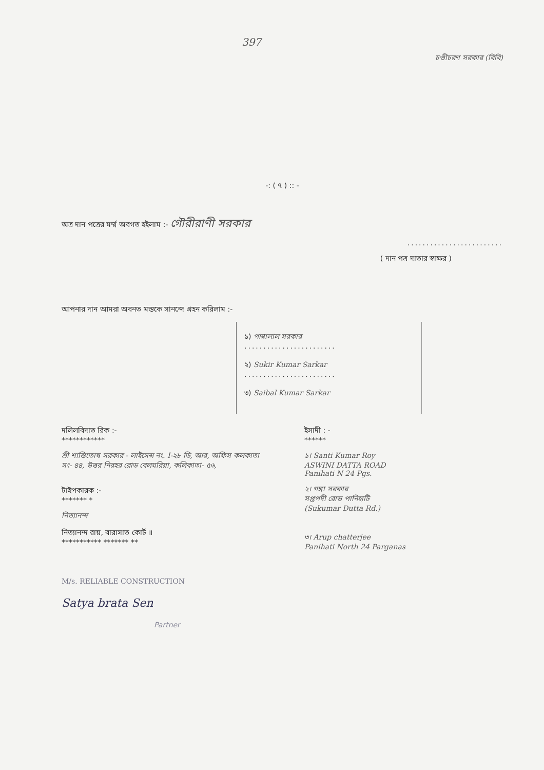397
চণ্ডীচরণ সরকার (বিবি)
-: ( ৭ ) :: -
অত্র দান পত্রের মর্ম্ম অবগত হইলাম :- গৌরীরাণী সরকার
.........................
( দান পত্র দাতার স্বাক্ষর )
আপনার দান আমরা অবনত মস্তকে সানন্দে গ্রহন করিলাম :-
১) পান্নালাল সরকার
........................
২) Sukir Kumar Sarkar
........................
৩) Saibal Kumar Sarkar
দলিলবিদাত রিক :-
************
শ্রী শান্তিতোষ সরকার - লাইসেন্স নং. I-২৮ ডি, আর, অফিস কলকাতা সং- ৪৪, উত্তর নিরহর রোড বেলঘরিয়া, কলিকাতা- ৫৬,
টাইপকারক :-
******* *
নিত্যানন্দ
নিত্যানন্দ রায়, বারাসাত কোর্ট ॥
*********** ******* **
M/s. RELIABLE CONSTRUCTION
Satya brata Sen
Partner
ইসাদী : -
******
১। Santi Kumar Roy
ASWINI DATTA ROAD
Panihati N 24 Pgs.
২। গঙ্গা সরকার
সপ্তপদী রোড পানিহাটি
(Sukumar Dutta Rd.)
৩। Arup chatterjee
Panihati North 24 Parganas